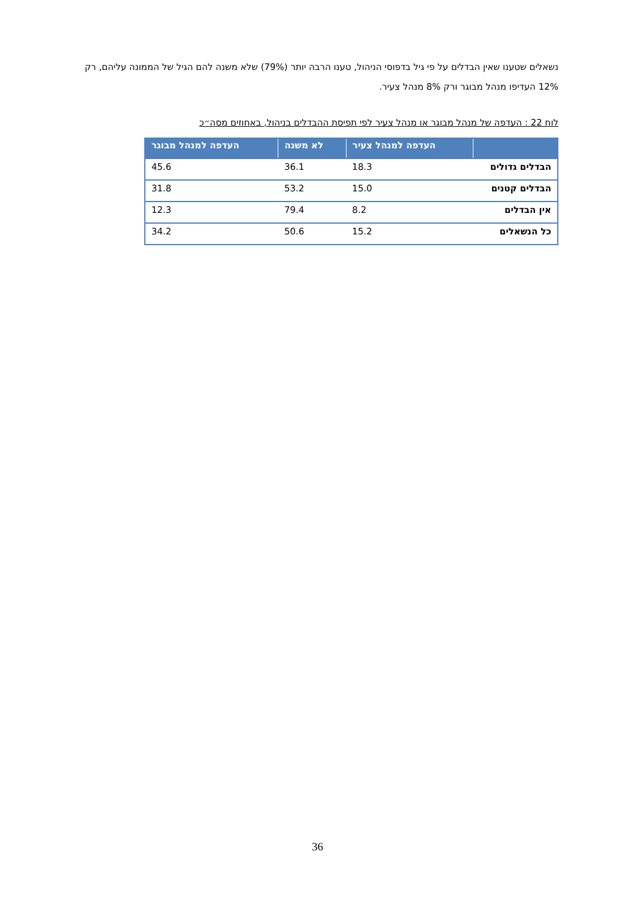נשאלים שטענו שאין הבדלים על פי גיל בדפוסי הניהול, טענו הרבה יותר (79%) שלא משנה להם הגיל של הממונה עליהם, רק 12% העדיפו מנהל מבוגר ורק 8% מנהל צעיר.
לוח 22 : העדפה של מנהל מבוגר או מנהל צעיר לפי תפיסת ההבדלים בניהול, באחוזים מסה״כ
| | העדפה למנהל צעיר | לא משנה | העדפה למנהל מבוגר |
| --- | --- | --- | --- |
| הבדלים גדולים | 18.3 | 36.1 | 45.6 |
| הבדלים קטנים | 15.0 | 53.2 | 31.8 |
| אין הבדלים | 8.2 | 79.4 | 12.3 |
| כל הנשאלים | 15.2 | 50.6 | 34.2 |
36